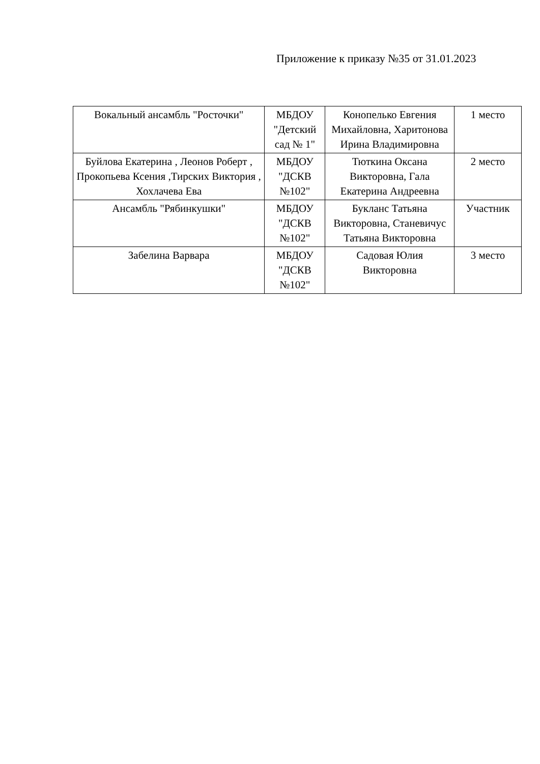Приложение к приказу №35 от 31.01.2023
| Вокальный ансамбль "Росточки" | МБДОУ "Детский сад № 1" | Конопелько Евгения Михайловна, Харитонова Ирина Владимировна | 1 место |
| Буйлова Екатерина , Леонов Роберт , Прокопьева Ксения ,Тирских Виктория , Хохлачева Ева | МБДОУ "ДСКВ №102" | Тюткина Оксана Викторовна, Гала Екатерина Андреевна | 2 место |
| Ансамбль "Рябинкушки" | МБДОУ "ДСКВ №102" | Букланс Татьяна Викторовна, Станевичус Татьяна Викторовна | Участник |
| Забелина Варвара | МБДОУ "ДСКВ №102" | Садовая Юлия Викторовна | 3 место |